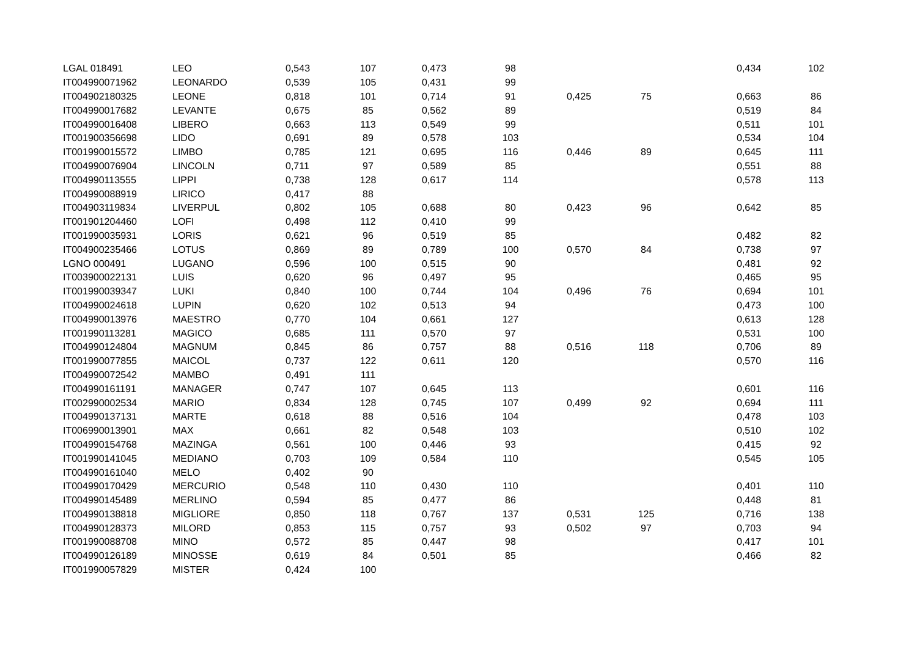| LGAL 018491 | LEO | 0,543 | 107 | 0,473 | 98 | | | 0,434 | 102 |
| IT004990071962 | LEONARDO | 0,539 | 105 | 0,431 | 99 | | | | |
| IT004902180325 | LEONE | 0,818 | 101 | 0,714 | 91 | 0,425 | 75 | 0,663 | 86 |
| IT004990017682 | LEVANTE | 0,675 | 85 | 0,562 | 89 | | | 0,519 | 84 |
| IT004990016408 | LIBERO | 0,663 | 113 | 0,549 | 99 | | | 0,511 | 101 |
| IT001900356698 | LIDO | 0,691 | 89 | 0,578 | 103 | | | 0,534 | 104 |
| IT001990015572 | LIMBO | 0,785 | 121 | 0,695 | 116 | 0,446 | 89 | 0,645 | 111 |
| IT004990076904 | LINCOLN | 0,711 | 97 | 0,589 | 85 | | | 0,551 | 88 |
| IT004990113555 | LIPPI | 0,738 | 128 | 0,617 | 114 | | | 0,578 | 113 |
| IT004990088919 | LIRICO | 0,417 | 88 | | | | | | |
| IT004903119834 | LIVERPUL | 0,802 | 105 | 0,688 | 80 | 0,423 | 96 | 0,642 | 85 |
| IT001901204460 | LOFI | 0,498 | 112 | 0,410 | 99 | | | | |
| IT001990035931 | LORIS | 0,621 | 96 | 0,519 | 85 | | | 0,482 | 82 |
| IT004900235466 | LOTUS | 0,869 | 89 | 0,789 | 100 | 0,570 | 84 | 0,738 | 97 |
| LGNO 000491 | LUGANO | 0,596 | 100 | 0,515 | 90 | | | 0,481 | 92 |
| IT003900022131 | LUIS | 0,620 | 96 | 0,497 | 95 | | | 0,465 | 95 |
| IT001990039347 | LUKI | 0,840 | 100 | 0,744 | 104 | 0,496 | 76 | 0,694 | 101 |
| IT004990024618 | LUPIN | 0,620 | 102 | 0,513 | 94 | | | 0,473 | 100 |
| IT004990013976 | MAESTRO | 0,770 | 104 | 0,661 | 127 | | | 0,613 | 128 |
| IT001990113281 | MAGICO | 0,685 | 111 | 0,570 | 97 | | | 0,531 | 100 |
| IT004990124804 | MAGNUM | 0,845 | 86 | 0,757 | 88 | 0,516 | 118 | 0,706 | 89 |
| IT001990077855 | MAICOL | 0,737 | 122 | 0,611 | 120 | | | 0,570 | 116 |
| IT004990072542 | MAMBO | 0,491 | 111 | | | | | | |
| IT004990161191 | MANAGER | 0,747 | 107 | 0,645 | 113 | | | 0,601 | 116 |
| IT002990002534 | MARIO | 0,834 | 128 | 0,745 | 107 | 0,499 | 92 | 0,694 | 111 |
| IT004990137131 | MARTE | 0,618 | 88 | 0,516 | 104 | | | 0,478 | 103 |
| IT006990013901 | MAX | 0,661 | 82 | 0,548 | 103 | | | 0,510 | 102 |
| IT004990154768 | MAZINGA | 0,561 | 100 | 0,446 | 93 | | | 0,415 | 92 |
| IT001990141045 | MEDIANO | 0,703 | 109 | 0,584 | 110 | | | 0,545 | 105 |
| IT004990161040 | MELO | 0,402 | 90 | | | | | | |
| IT004990170429 | MERCURIO | 0,548 | 110 | 0,430 | 110 | | | 0,401 | 110 |
| IT004990145489 | MERLINO | 0,594 | 85 | 0,477 | 86 | | | 0,448 | 81 |
| IT004990138818 | MIGLIORE | 0,850 | 118 | 0,767 | 137 | 0,531 | 125 | 0,716 | 138 |
| IT004990128373 | MILORD | 0,853 | 115 | 0,757 | 93 | 0,502 | 97 | 0,703 | 94 |
| IT001990088708 | MINO | 0,572 | 85 | 0,447 | 98 | | | 0,417 | 101 |
| IT004990126189 | MINOSSE | 0,619 | 84 | 0,501 | 85 | | | 0,466 | 82 |
| IT001990057829 | MISTER | 0,424 | 100 | | | | | | |